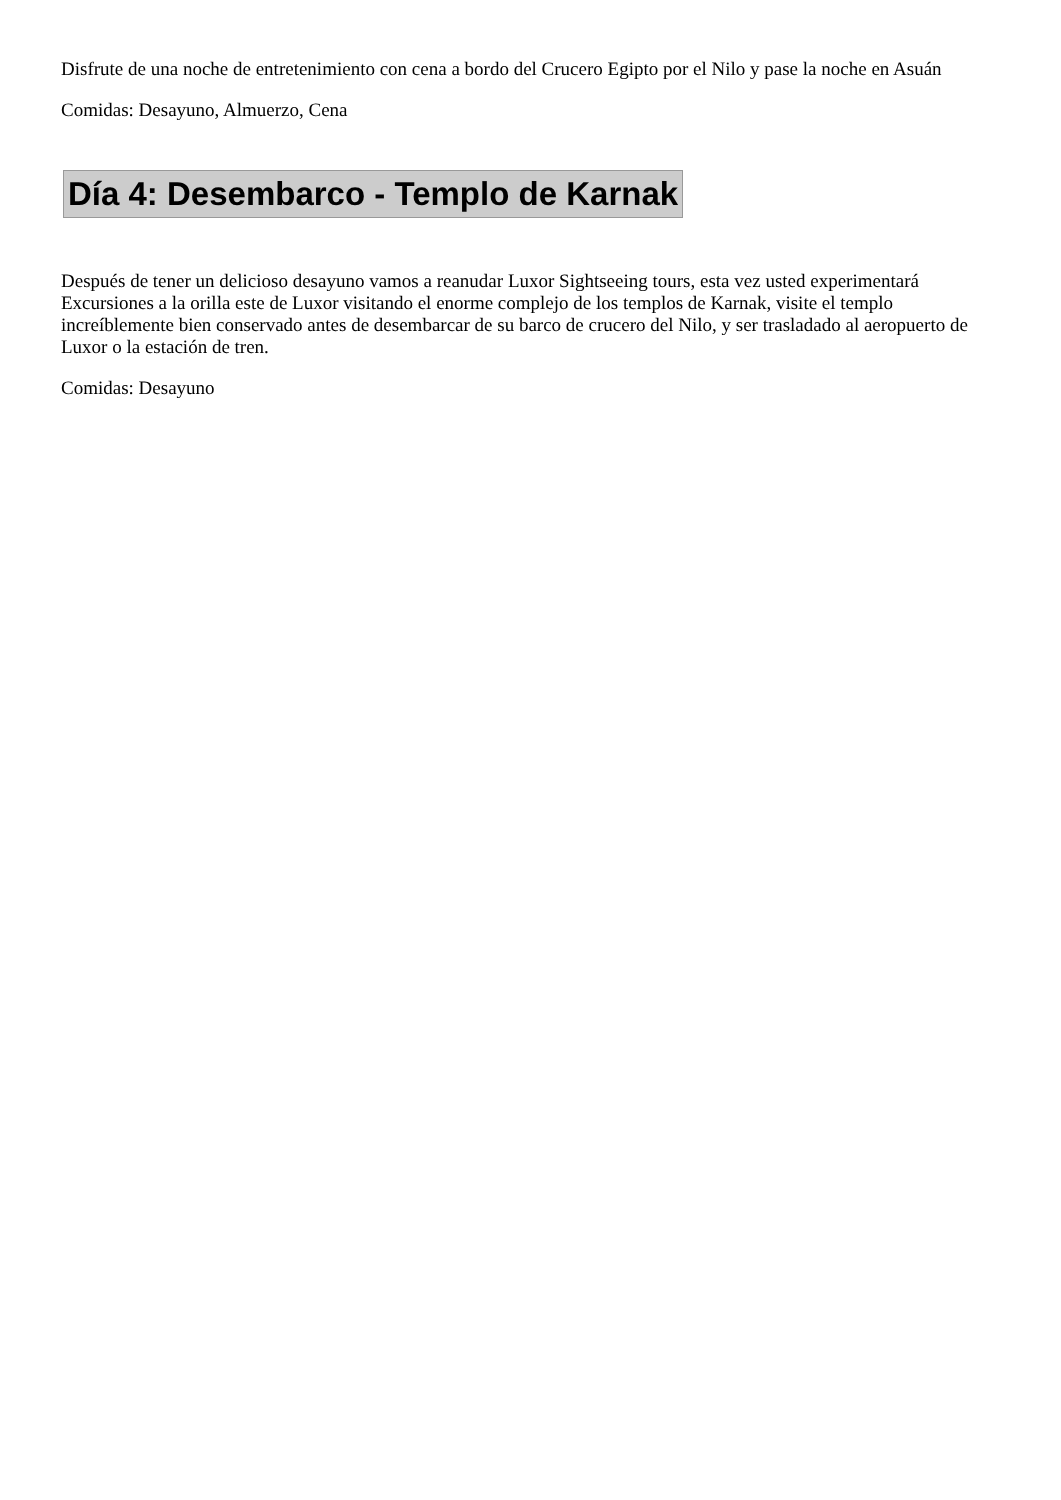Disfrute de una noche de entretenimiento con cena a bordo del Crucero Egipto por el Nilo y pase la noche en Asuán
Comidas: Desayuno, Almuerzo, Cena
Día 4: Desembarco - Templo de Karnak
Después de tener un delicioso desayuno vamos a reanudar Luxor Sightseeing tours, esta vez usted experimentará Excursiones a la orilla este de Luxor visitando el enorme complejo de los templos de Karnak, visite el templo increíblemente bien conservado antes de desembarcar de su barco de crucero del Nilo, y ser trasladado al aeropuerto de Luxor o la estación de tren.
Comidas: Desayuno